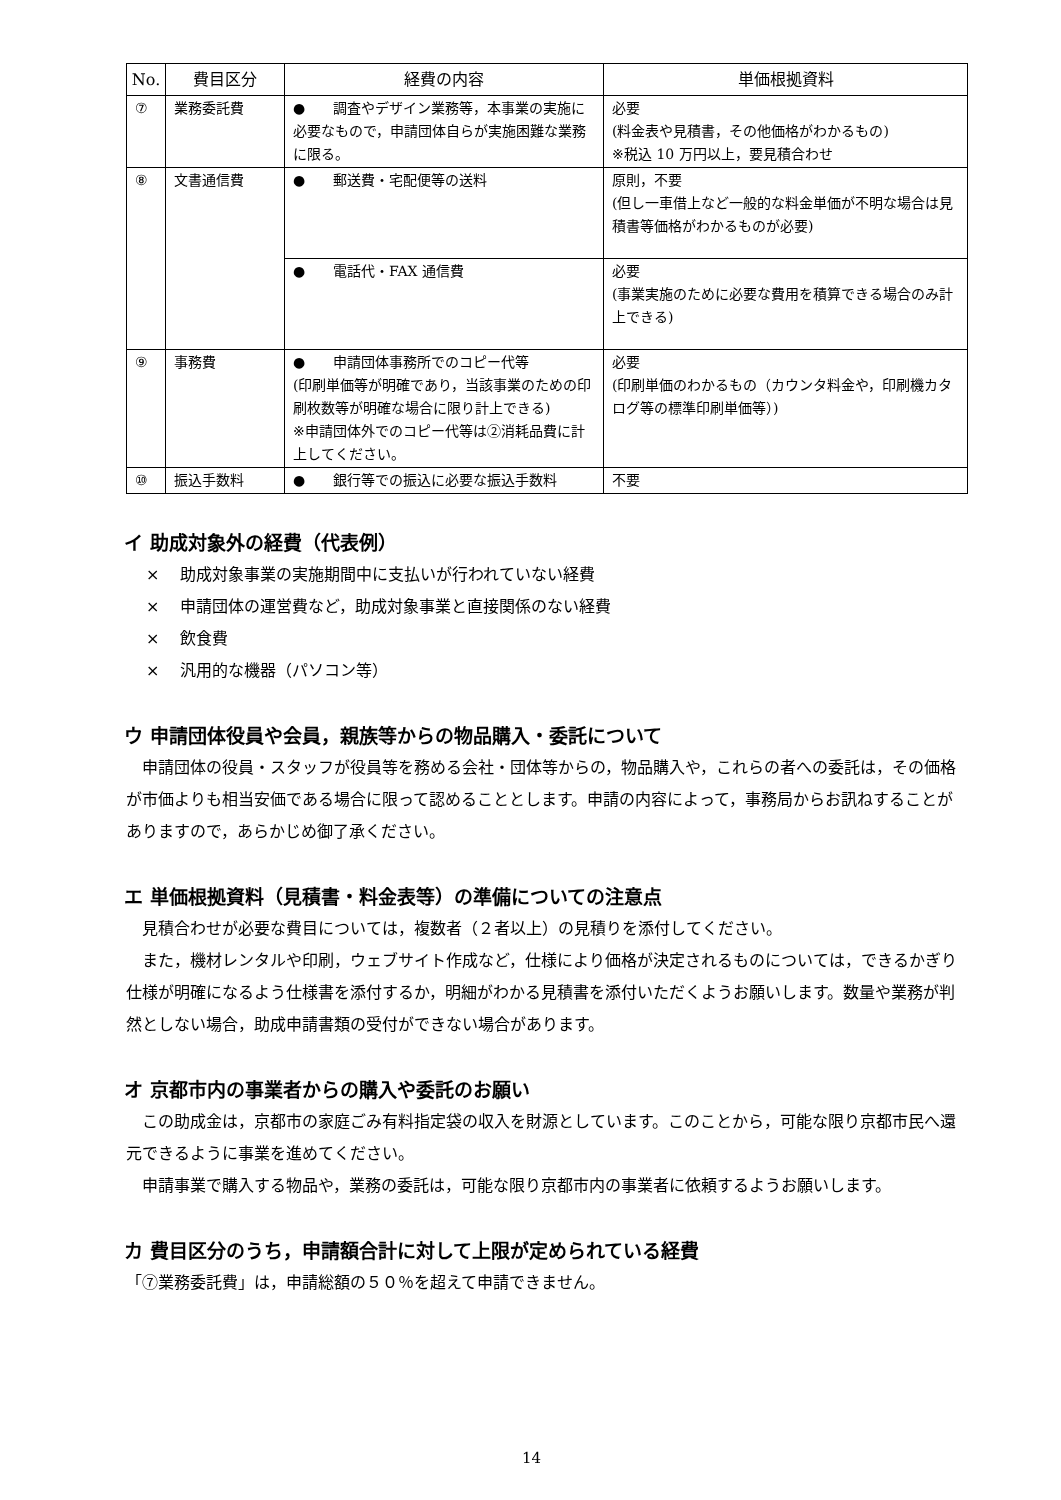| No. | 費目区分 | 経費の内容 | 単価根拠資料 |
| --- | --- | --- | --- |
| ⑦ | 業務委託費 | ● 調査やデザイン業務等，本事業の実施に必要なもので，申請団体自らが実施困難な業務に限る。 | 必要 (料金表や見積書，その他価格がわかるもの) ※税込 10 万円以上，要見積合わせ |
| ⑧ | 文書通信費 | ● 郵送費・宅配便等の送料 | 原則，不要 (但し一車借上など一般的な料金単価が不明な場合は見積書等価格がわかるものが必要) |
| | | ● 電話代・FAX 通信費 | 必要 (事業実施のために必要な費用を積算できる場合のみ計上できる) |
| ⑨ | 事務費 | ● 申請団体事務所でのコピー代等 (印刷単価等が明確であり，当該事業のための印刷枚数等が明確な場合に限り計上できる) ※申請団体外でのコピー代等は②消耗品費に計上してください。 | 必要 (印刷単価のわかるもの（カウンタ料金や，印刷機カタログ等の標準印刷単価等）) |
| ⑩ | 振込手数料 | ● 銀行等での振込に必要な振込手数料 | 不要 |
イ 助成対象外の経費（代表例）
× 　助成対象事業の実施期間中に支払いが行われていない経費
× 　申請団体の運営費など，助成対象事業と直接関係のない経費
× 　飲食費
× 　汎用的な機器（パソコン等）
ウ 申請団体役員や会員，親族等からの物品購入・委託について
申請団体の役員・スタッフが役員等を務める会社・団体等からの，物品購入や，これらの者への委託は，その価格が市価よりも相当安価である場合に限って認めることとします。申請の内容によって，事務局からお訊ねすることがありますので，あらかじめ御了承ください。
エ 単価根拠資料（見積書・料金表等）の準備についての注意点
見積合わせが必要な費目については，複数者（２者以上）の見積りを添付してください。
また，機材レンタルや印刷，ウェブサイト作成など，仕様により価格が決定されるものについては，できるかぎり仕様が明確になるよう仕様書を添付するか，明細がわかる見積書を添付いただくようお願いします。数量や業務が判然としない場合，助成申請書類の受付ができない場合があります。
オ 京都市内の事業者からの購入や委託のお願い
この助成金は，京都市の家庭ごみ有料指定袋の収入を財源としています。このことから，可能な限り京都市民へ還元できるように事業を進めてください。
申請事業で購入する物品や，業務の委託は，可能な限り京都市内の事業者に依頼するようお願いします。
カ 費目区分のうち，申請額合計に対して上限が定められている経費
「⑦業務委託費」は，申請総額の５０％を超えて申請できません。
14